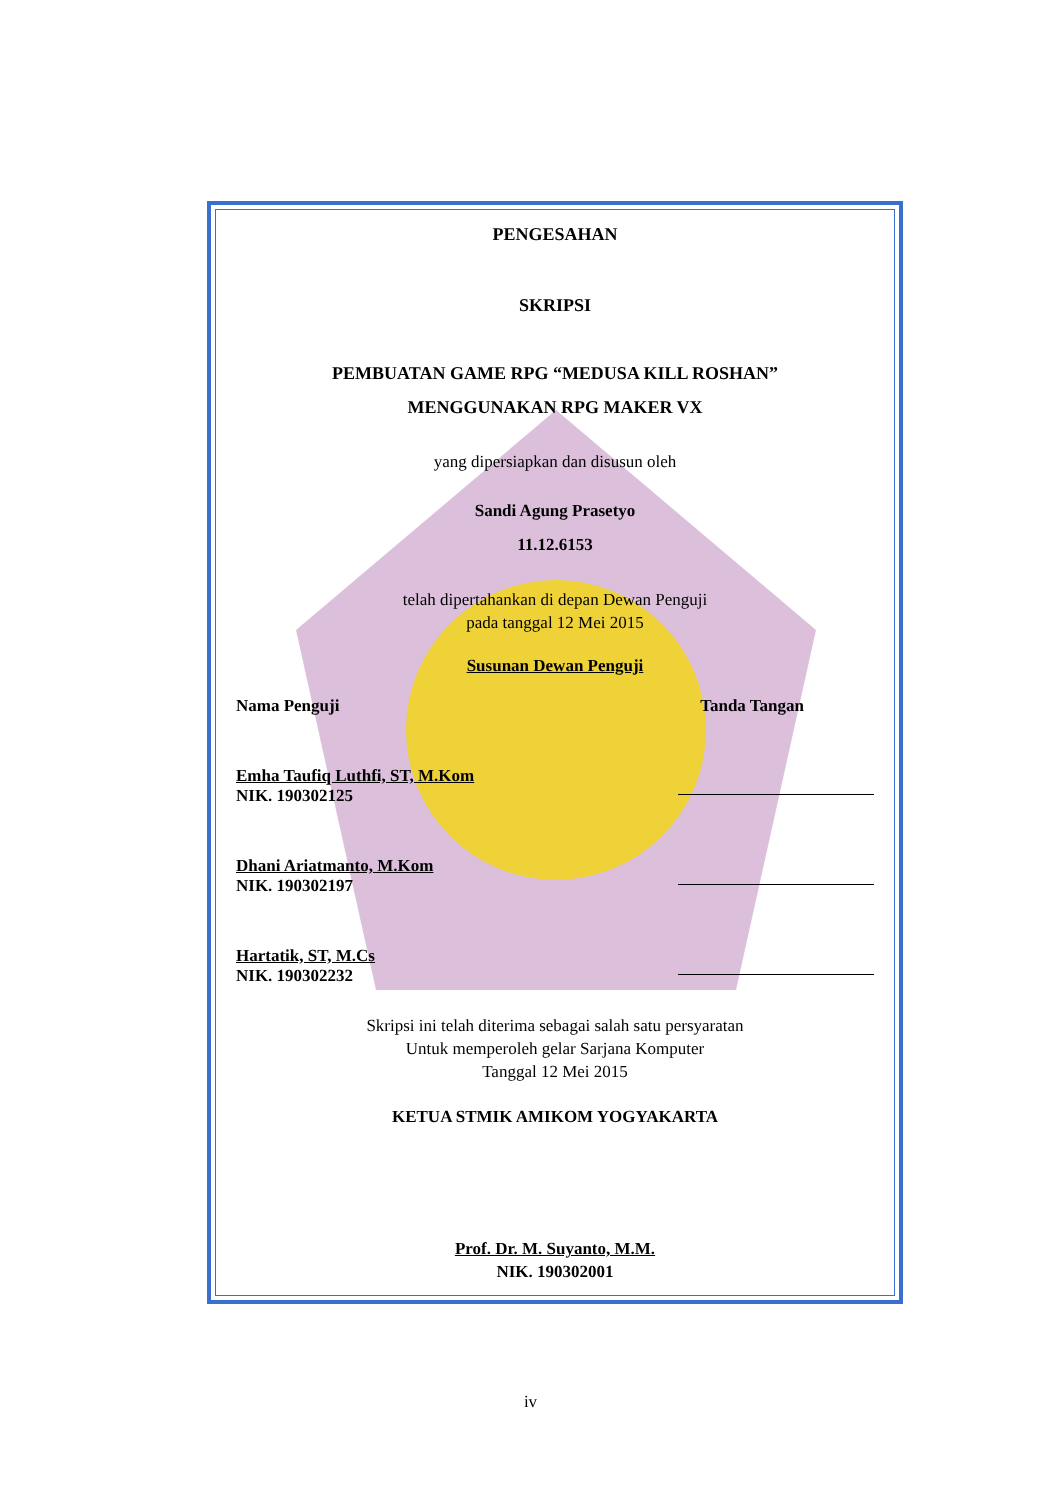PENGESAHAN
SKRIPSI
PEMBUATAN GAME RPG “MEDUSA KILL ROSHAN”
MENGGUNAKAN RPG MAKER VX
yang dipersiapkan dan disusun oleh
Sandi Agung Prasetyo
11.12.6153
telah dipertahankan di depan Dewan Penguji
pada tanggal 12 Mei 2015
Susunan Dewan Penguji
Nama Penguji Tanda Tangan
Emha Taufiq Luthfi, ST, M.Kom
NIK. 190302125
Dhani Ariatmanto, M.Kom
NIK. 190302197
Hartatik, ST, M.Cs
NIK. 190302232
Skripsi ini telah diterima sebagai salah satu persyaratan
Untuk memperoleh gelar Sarjana Komputer
Tanggal 12 Mei 2015
KETUA STMIK AMIKOM YOGYAKARTA
Prof. Dr. M. Suyanto, M.M.
NIK. 190302001
iv